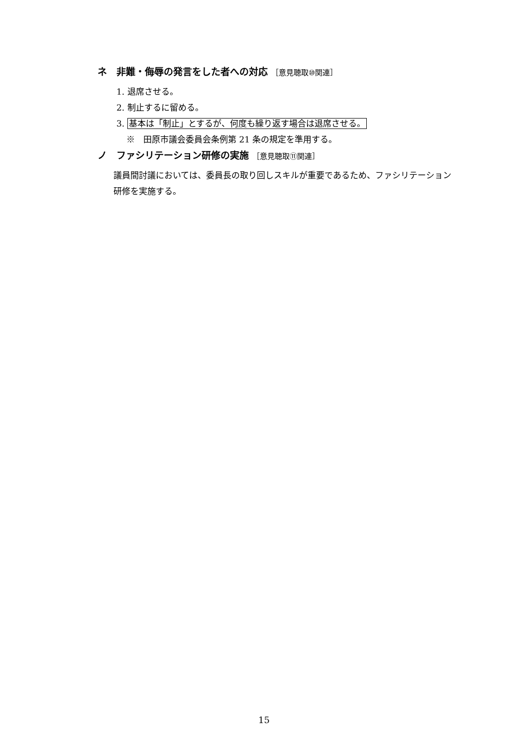ネ　非難・侮辱の発言をした者への対応 ［意見聴取⑩関連］
1. 退席させる。
2. 制止するに留める。
3. 基本は「制止」とするが、何度も繰り返す場合は退席させる。
※　田原市議会委員会条例第 21 条の規定を準用する。
ノ　ファシリテーション研修の実施 ［意見聴取⑪関連］
議員間討議においては、委員長の取り回しスキルが重要であるため、ファシリテーション研修を実施する。
15